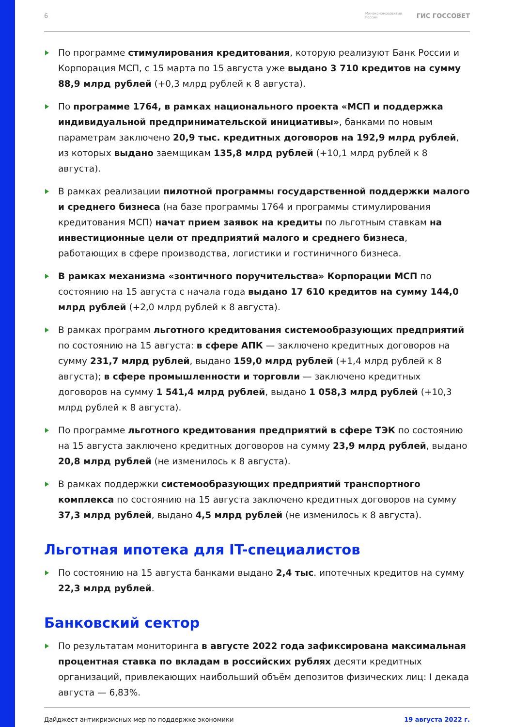6
Минэкономразвития
России ГИС ГОССОВЕТ
По программе стимулирования кредитования, которую реализуют Банк России и Корпорация МСП, с 15 марта по 15 августа уже выдано 3 710 кредитов на сумму 88,9 млрд рублей (+0,3 млрд рублей к 8 августа).
По программе 1764, в рамках национального проекта «МСП и поддержка индивидуальной предпринимательской инициативы», банками по новым параметрам заключено 20,9 тыс. кредитных договоров на 192,9 млрд рублей, из которых выдано заемщикам 135,8 млрд рублей (+10,1 млрд рублей к 8 августа).
В рамках реализации пилотной программы государственной поддержки малого и среднего бизнеса (на базе программы 1764 и программы стимулирования кредитования МСП) начат прием заявок на кредиты по льготным ставкам на инвестиционные цели от предприятий малого и среднего бизнеса, работающих в сфере производства, логистики и гостиничного бизнеса.
В рамках механизма «зонтичного поручительства» Корпорации МСП по состоянию на 15 августа с начала года выдано 17 610 кредитов на сумму 144,0 млрд рублей (+2,0 млрд рублей к 8 августа).
В рамках программ льготного кредитования системообразующих предприятий по состоянию на 15 августа: в сфере АПК — заключено кредитных договоров на сумму 231,7 млрд рублей, выдано 159,0 млрд рублей (+1,4 млрд рублей к 8 августа); в сфере промышленности и торговли — заключено кредитных договоров на сумму 1 541,4 млрд рублей, выдано 1 058,3 млрд рублей (+10,3 млрд рублей к 8 августа).
По программе льготного кредитования предприятий в сфере ТЭК по состоянию на 15 августа заключено кредитных договоров на сумму 23,9 млрд рублей, выдано 20,8 млрд рублей (не изменилось к 8 августа).
В рамках поддержки системообразующих предприятий транспортного комплекса по состоянию на 15 августа заключено кредитных договоров на сумму 37,3 млрд рублей, выдано 4,5 млрд рублей (не изменилось к 8 августа).
Льготная ипотека для IT-специалистов
По состоянию на 15 августа банками выдано 2,4 тыс. ипотечных кредитов на сумму 22,3 млрд рублей.
Банковский сектор
По результатам мониторинга в августе 2022 года зафиксирована максимальная процентная ставка по вкладам в российских рублях десяти кредитных организаций, привлекающих наибольший объём депозитов физических лиц: I декада августа — 6,83%.
Дайджест антикризисных мер по поддержке экономики 19 августа 2022 г.